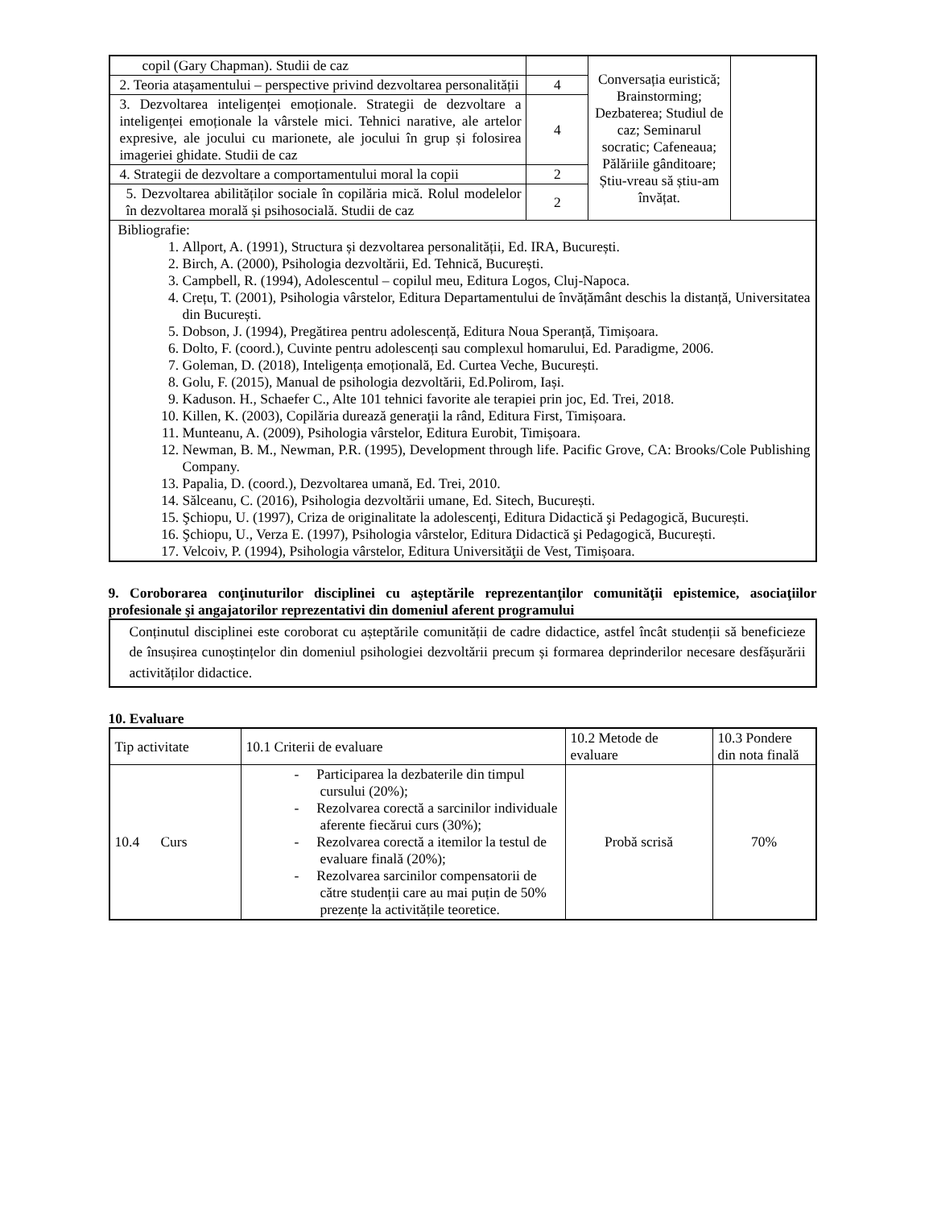| copil (Gary Chapman). Studii de caz | | Conversația euristică; Brainstorming; Dezbaterea; Studiul de caz; Seminarul socratic; Cafeneaua; Pălăriile gânditoare; Știu-vreau să știu-am învățat. | |
| 2. Teoria atașamentului – perspective privind dezvoltarea personalității | 4 | | |
| 3. Dezvoltarea inteligenței emoționale. Strategii de dezvoltare a inteligenței emoționale la vârstele mici. Tehnici narative, ale artelor expresive, ale jocului cu marionete, ale jocului în grup și folosirea imageriei ghidate. Studii de caz | 4 | | |
| 4. Strategii de dezvoltare a comportamentului moral la copii | 2 | | |
| 5. Dezvoltarea abilităților sociale în copilăria mică. Rolul modelelor în dezvoltarea morală și psihosocială. Studii de caz | 2 | | |
| Bibliografie: 1. Allport, A. (1991), Structura și dezvoltarea personalității, Ed. IRA, București. 2. Birch, A. (2000), Psihologia dezvoltării, Ed. Tehnică, București. 3. Campbell, R. (1994), Adolescentul – copilul meu, Editura Logos, Cluj-Napoca. 4. Crețu, T. (2001), Psihologia vârstelor, Editura Departamentului de învățământ deschis la distanță, Universitatea din București. 5. Dobson, J. (1994), Pregătirea pentru adolescență, Editura Noua Speranță, Timișoara. 6. Dolto, F. (coord.), Cuvinte pentru adolescenți sau complexul homarului, Ed. Paradigme, 2006. 7. Goleman, D. (2018), Inteligența emoțională, Ed. Curtea Veche, București. 8. Golu, F. (2015), Manual de psihologia dezvoltării, Ed.Polirom, Iași. 9. Kaduson. H., Schaefer C., Alte 101 tehnici favorite ale terapiei prin joc, Ed. Trei, 2018. 10. Killen, K. (2003), Copilăria durează generaţii la rând, Editura First, Timișoara. 11. Munteanu, A. (2009), Psihologia vârstelor, Editura Eurobit, Timișoara. 12. Newman, B. M., Newman, P.R. (1995), Development through life. Pacific Grove, CA: Brooks/Cole Publishing Company. 13. Papalia, D. (coord.), Dezvoltarea umană, Ed. Trei, 2010. 14. Sălceanu, C. (2016), Psihologia dezvoltării umane, Ed. Sitech, București. 15. Şchiopu, U. (1997), Criza de originalitate la adolescenţi, Editura Didactică şi Pedagogică, București. 16. Şchiopu, U., Verza E. (1997), Psihologia vârstelor, Editura Didactică şi Pedagogică, București. 17. Velcoiv, P. (1994), Psihologia vârstelor, Editura Universităţii de Vest, Timișoara. | | | |
9. Coroborarea conţinuturilor disciplinei cu aşteptările reprezentanţilor comunităţii epistemice, asociaţiilor profesionale şi angajatorilor reprezentativi din domeniul aferent programului
Conținutul disciplinei este coroborat cu așteptările comunității de cadre didactice, astfel încât studenții să beneficieze de însușirea cunoștințelor din domeniul psihologiei dezvoltării precum și formarea deprinderilor necesare desfășurării activităților didactice.
10. Evaluare
| Tip activitate | 10.1 Criterii de evaluare | 10.2 Metode de evaluare | 10.3 Pondere din nota finală |
| --- | --- | --- | --- |
| 10.4 Curs | - Participarea la dezbaterile din timpul cursului (20%); - Rezolvarea corectă a sarcinilor individuale aferente fiecărui curs (30%); - Rezolvarea corectă a itemilor la testul de evaluare finală (20%); - Rezolvarea sarcinilor compensatorii de către studenții care au mai puțin de 50% prezențe la activitățile teoretice. | Probă scrisă | 70% |